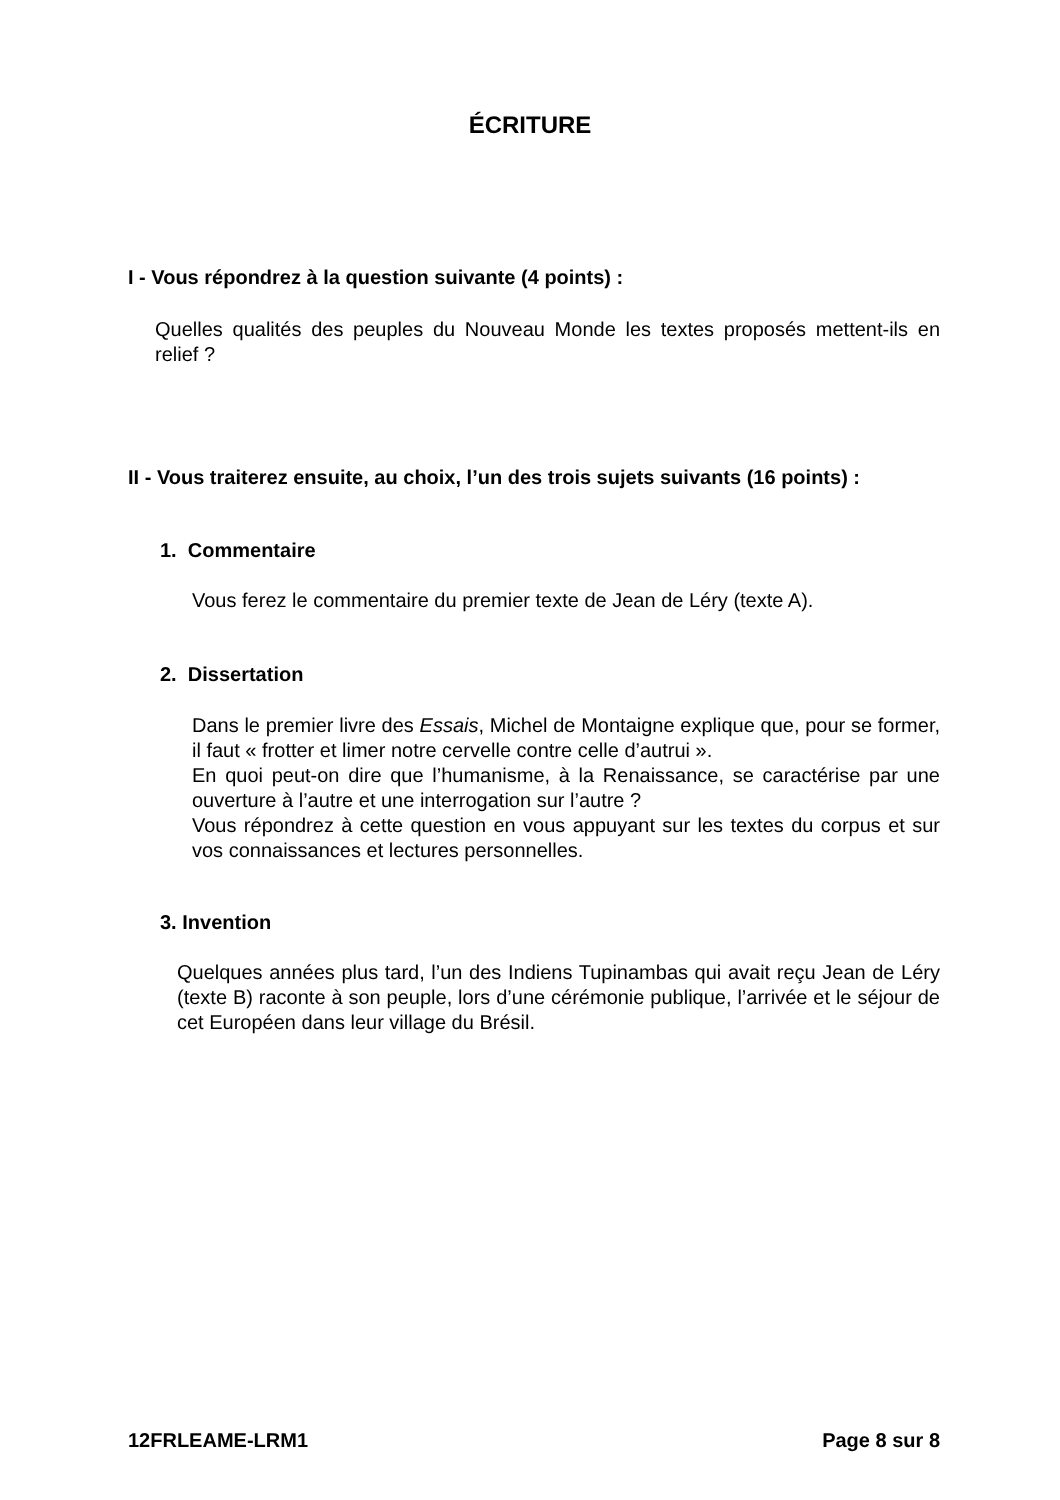ÉCRITURE
I - Vous répondrez à la question suivante (4 points) :
Quelles qualités des peuples du Nouveau Monde les textes proposés mettent-ils en relief ?
II - Vous traiterez ensuite, au choix, l’un des trois sujets suivants (16 points) :
1. Commentaire
Vous ferez le commentaire du premier texte de Jean de Léry (texte A).
2. Dissertation
Dans le premier livre des Essais, Michel de Montaigne explique que, pour se former, il faut « frotter et limer notre cervelle contre celle d’autrui ».
En quoi peut-on dire que l’humanisme, à la Renaissance, se caractérise par une ouverture à l’autre et une interrogation sur l’autre ?
Vous répondrez à cette question en vous appuyant sur les textes du corpus et sur vos connaissances et lectures personnelles.
3. Invention
Quelques années plus tard, l’un des Indiens Tupinambas qui avait reçu Jean de Léry (texte B) raconte à son peuple, lors d’une cérémonie publique, l’arrivée et le séjour de cet Européen dans leur village du Brésil.
12FRLEAME-LRM1 Page 8 sur 8